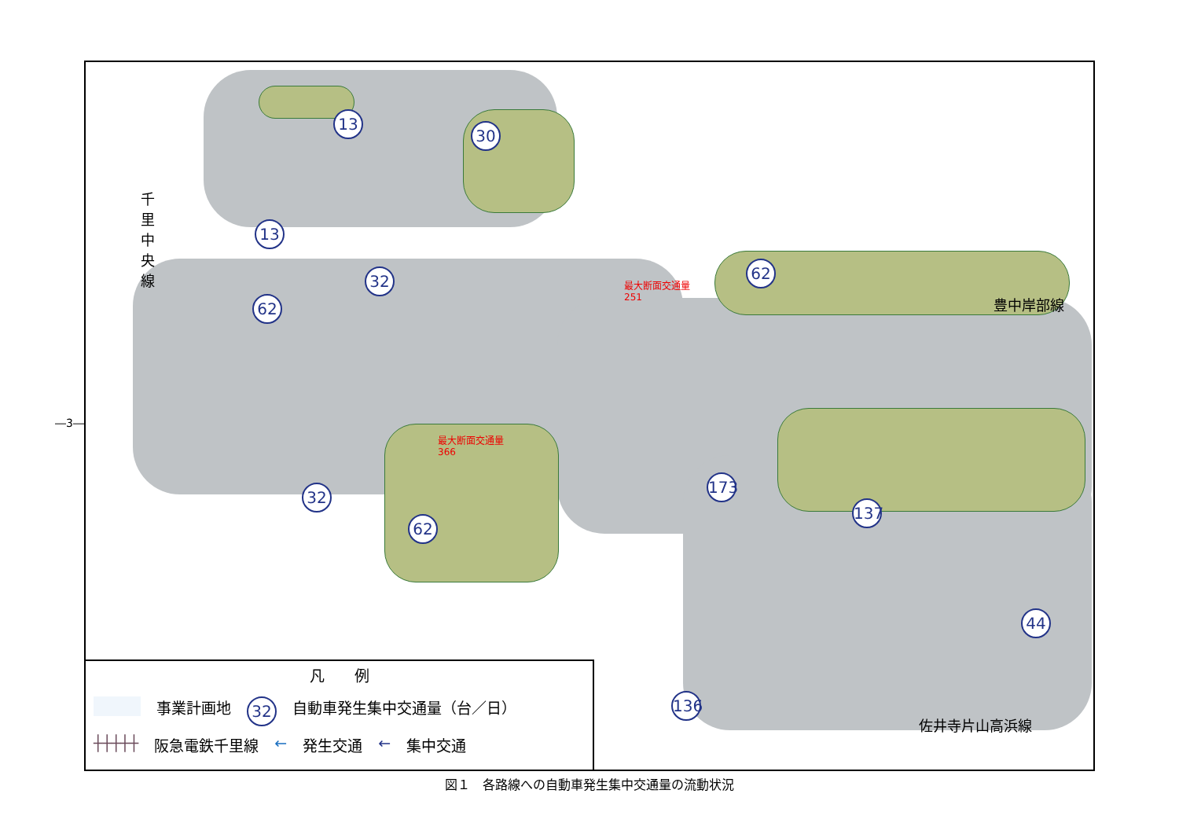―3―
13
30
13
32
62
62
32
62
173
137
136
44
千里中央線
豊中岸部線
佐井寺片山高浜線
最大断面交通量
251
最大断面交通量
366
凡　　例
事業計画地 32 自動車発生集中交通量（台／日）
┼┼┼┼┼ 阪急電鉄千里線 ← 発生交通 ← 集中交通
図１　各路線への自動車発生集中交通量の流動状況